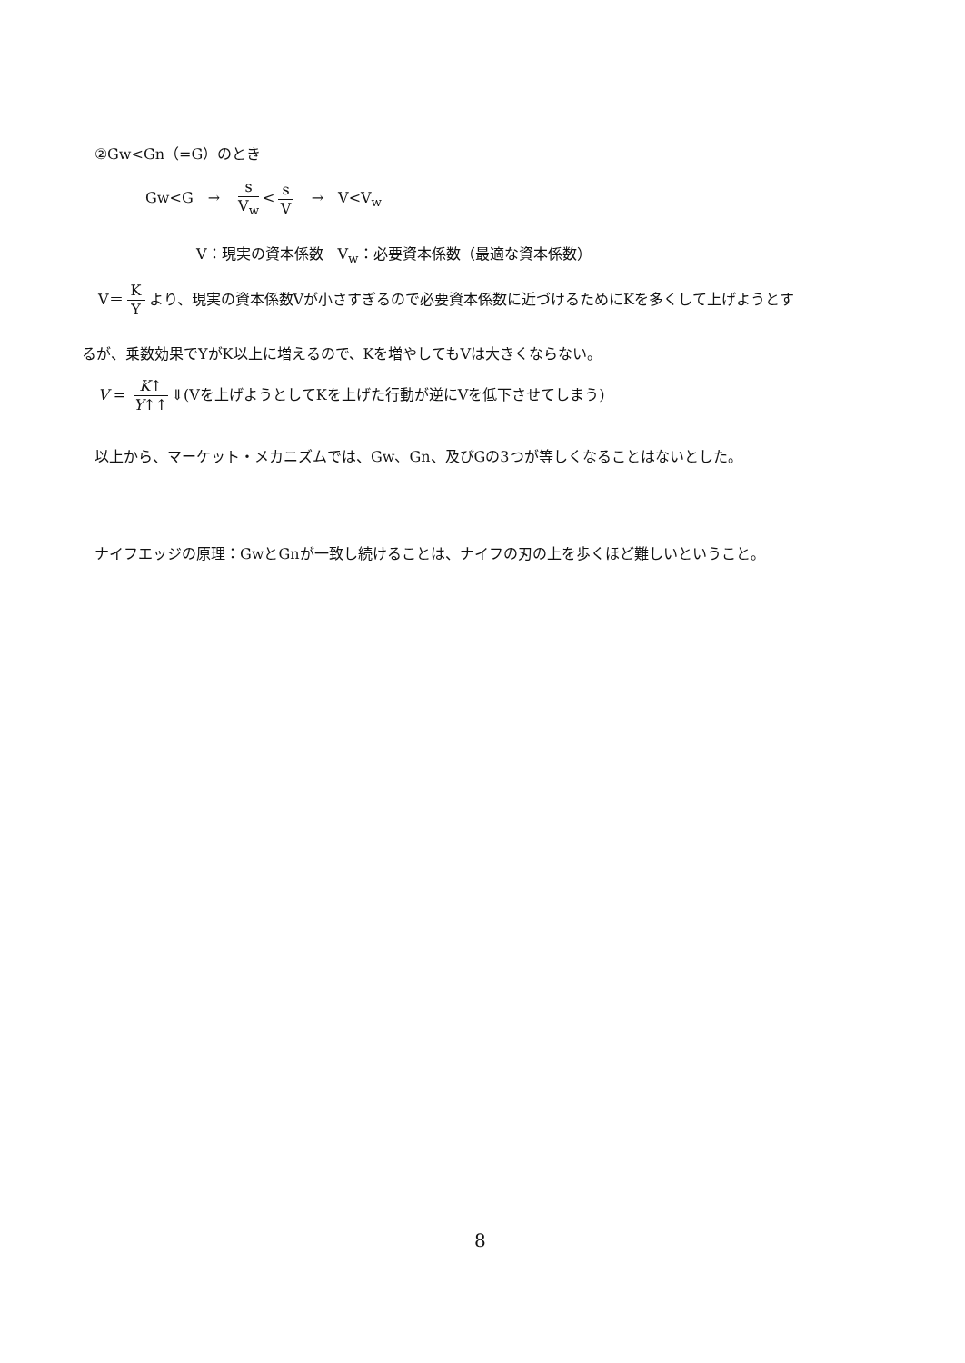②Gw<Gn（=G）のとき
Gw<G　→　s V<sub>w</sub> < s V　→　V<V<sub>w</sub>
V：現実の資本係数　V<sub>w</sub>：必要資本係数（最適な資本係数）
V＝ K Y より、現実の資本係数Vが小さすぎるので必要資本係数に近づけるためにKを多くして上げようとす
るが、乗数効果でYがK以上に増えるので、Kを増やしてもVは大きくならない。
V = K↑ Y↑↑ ⇓(Vを上げようとしてKを上げた行動が逆にVを低下させてしまう)
以上から、マーケット・メカニズムでは、Gw、Gn、及びGの3つが等しくなることはないとした。
ナイフエッジの原理：GwとGnが一致し続けることは、ナイフの刃の上を歩くほど難しいということ。
8